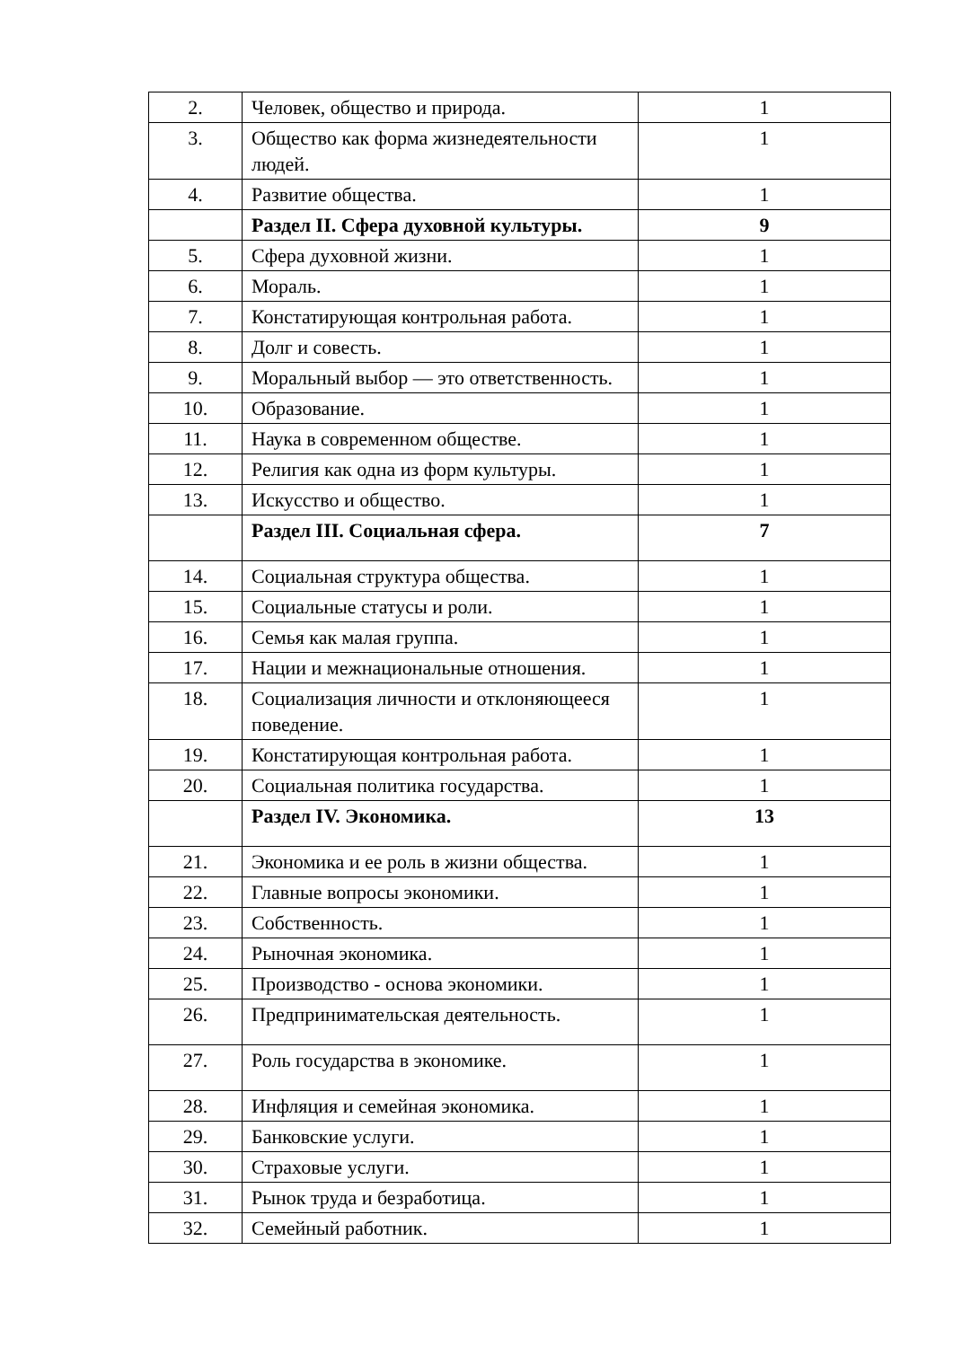| 2. | Человек, общество и природа. | 1 |
| 3. | Общество как форма жизнедеятельности людей. | 1 |
| 4. | Развитие общества. | 1 |
| | Раздел II. Сфера духовной культуры. | 9 |
| 5. | Сфера духовной жизни. | 1 |
| 6. | Мораль. | 1 |
| 7. | Констатирующая контрольная работа. | 1 |
| 8. | Долг и совесть. | 1 |
| 9. | Моральный выбор — это ответственность. | 1 |
| 10. | Образование. | 1 |
| 11. | Наука в современном обществе. | 1 |
| 12. | Религия как одна из форм культуры. | 1 |
| 13. | Искусство и общество. | 1 |
| | Раздел III. Социальная сфера. | 7 |
| 14. | Социальная структура общества. | 1 |
| 15. | Социальные статусы и роли. | 1 |
| 16. | Семья как малая группа. | 1 |
| 17. | Нации и межнациональные отношения. | 1 |
| 18. | Социализация личности и отклоняющееся поведение. | 1 |
| 19. | Констатирующая контрольная работа. | 1 |
| 20. | Социальная политика государства. | 1 |
| | Раздел IV. Экономика. | 13 |
| 21. | Экономика и ее роль в жизни общества. | 1 |
| 22. | Главные вопросы экономики. | 1 |
| 23. | Собственность. | 1 |
| 24. | Рыночная экономика. | 1 |
| 25. | Производство - основа экономики. | 1 |
| 26. | Предпринимательская деятельность. | 1 |
| 27. | Роль государства в экономике. | 1 |
| 28. | Инфляция и семейная экономика. | 1 |
| 29. | Банковские услуги. | 1 |
| 30. | Страховые услуги. | 1 |
| 31. | Рынок труда и безработица. | 1 |
| 32. | Семейный работник. | 1 |